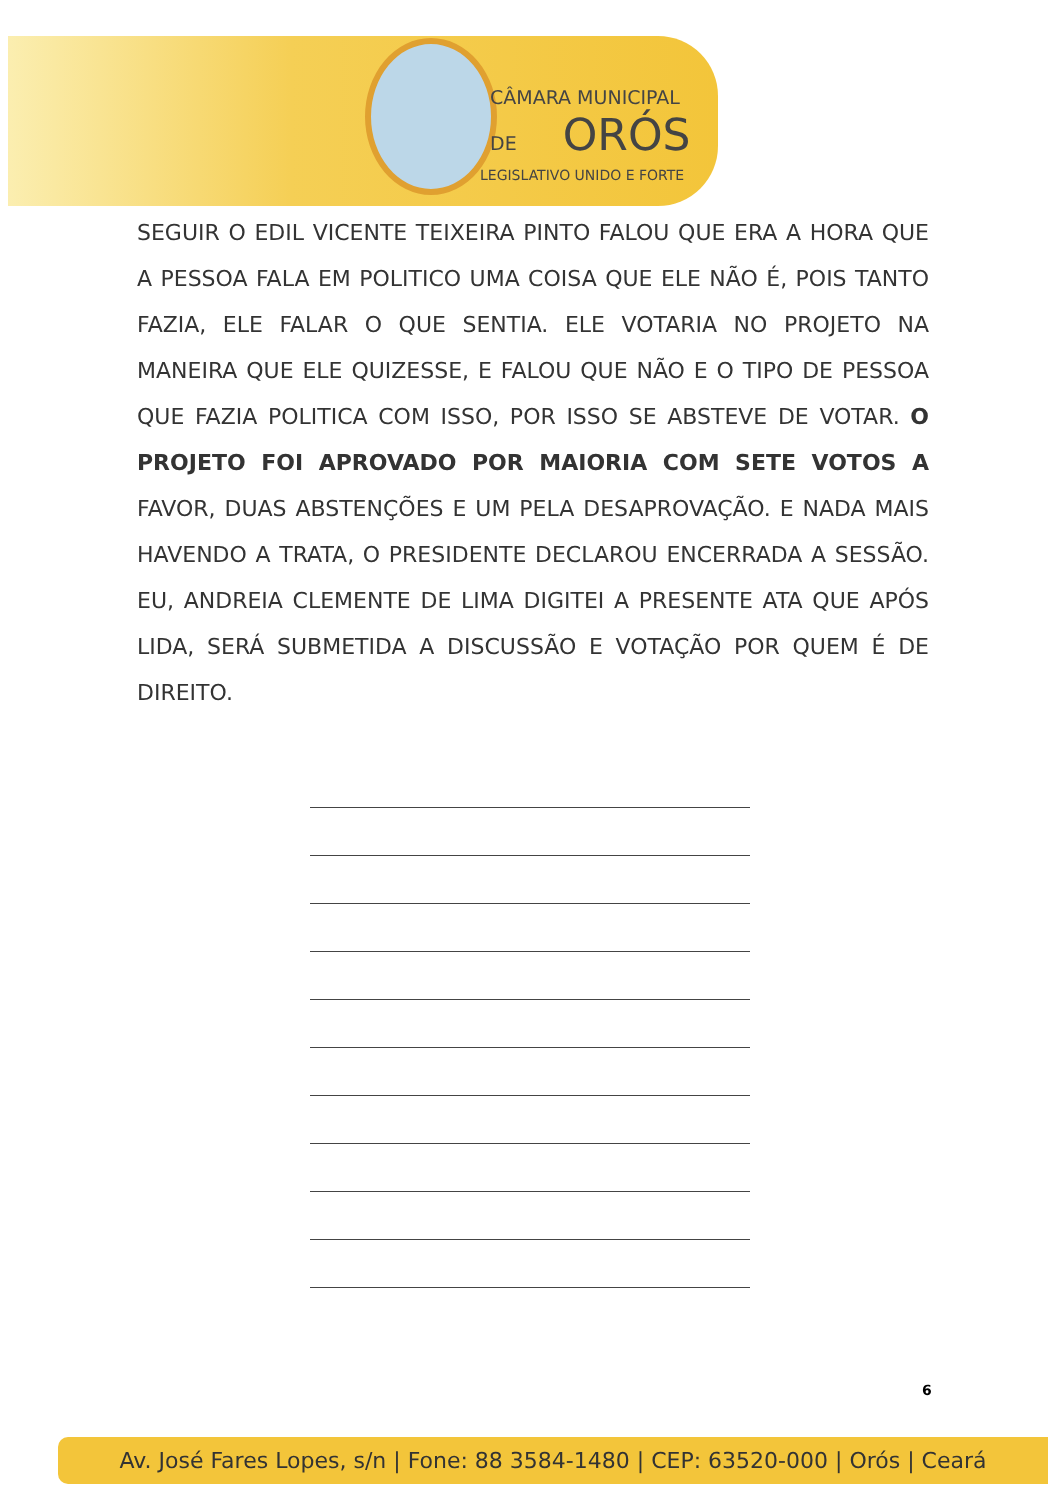CÂMARA MUNICIPAL
DE ORÓS
LEGISLATIVO UNIDO E FORTE
SEGUIR O EDIL VICENTE TEIXEIRA PINTO FALOU QUE ERA A HORA QUE A PESSOA FALA EM POLITICO UMA COISA QUE ELE NÃO É, POIS TANTO FAZIA, ELE FALAR O QUE SENTIA. ELE VOTARIA NO PROJETO NA MANEIRA QUE ELE QUIZESSE, E FALOU QUE NÃO E O TIPO DE PESSOA QUE FAZIA POLITICA COM ISSO, POR ISSO SE ABSTEVE DE VOTAR. O PROJETO FOI APROVADO POR MAIORIA COM SETE VOTOS A FAVOR, DUAS ABSTENÇÕES E UM PELA DESAPROVAÇÃO. E NADA MAIS HAVENDO A TRATA, O PRESIDENTE DECLAROU ENCERRADA A SESSÃO. EU, ANDREIA CLEMENTE DE LIMA DIGITEI A PRESENTE ATA QUE APÓS LIDA, SERÁ SUBMETIDA A DISCUSSÃO E VOTAÇÃO POR QUEM É DE DIREITO.
6
Av. José Fares Lopes, s/n | Fone: 88 3584-1480 | CEP: 63520-000 | Orós | Ceará